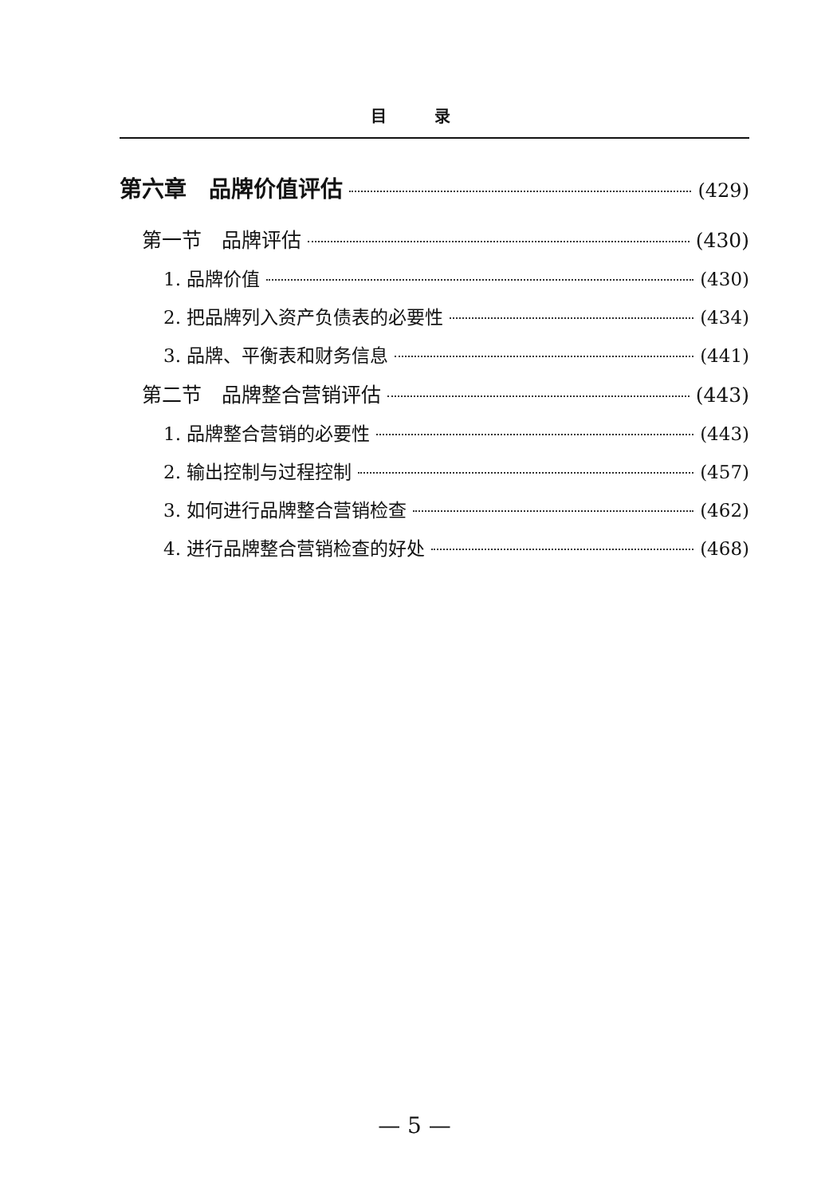目录
第六章　品牌价值评估 (429)
第一节　品牌评估 (430)
1. 品牌价值 (430)
2. 把品牌列入资产负债表的必要性 (434)
3. 品牌、平衡表和财务信息 (441)
第二节　品牌整合营销评估 (443)
1. 品牌整合营销的必要性 (443)
2. 输出控制与过程控制 (457)
3. 如何进行品牌整合营销检查 (462)
4. 进行品牌整合营销检查的好处 (468)
— 5 —